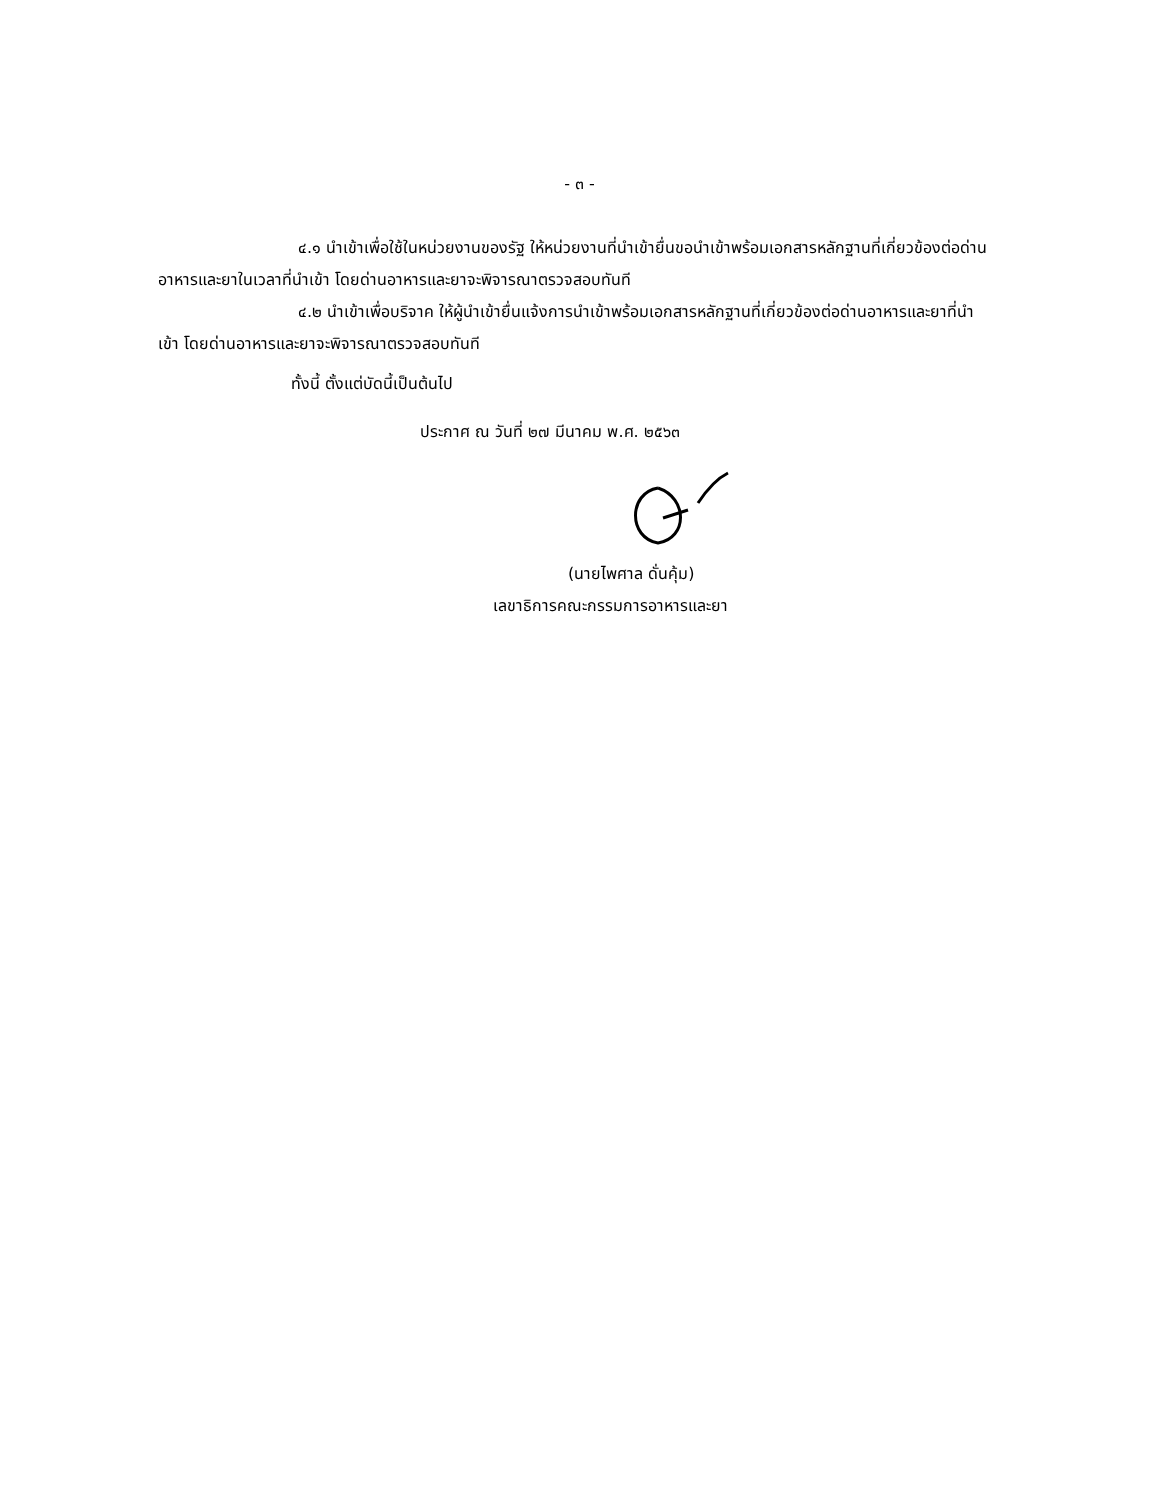- ๓ -
๔.๑ นำเข้าเพื่อใช้ในหน่วยงานของรัฐ ให้หน่วยงานที่นำเข้ายื่นขอนำเข้าพร้อมเอกสารหลักฐานที่เกี่ยวข้องต่อด่านอาหารและยาในเวลาที่นำเข้า โดยด่านอาหารและยาจะพิจารณาตรวจสอบทันที
๔.๒ นำเข้าเพื่อบริจาค ให้ผู้นำเข้ายื่นแจ้งการนำเข้าพร้อมเอกสารหลักฐานที่เกี่ยวข้องต่อด่านอาหารและยาที่นำเข้า โดยด่านอาหารและยาจะพิจารณาตรวจสอบทันที
ทั้งนี้ ตั้งแต่บัดนี้เป็นต้นไป
ประกาศ ณ วันที่ ๒๗ มีนาคม พ.ศ. ๒๕๖๓
(นายไพศาล ดั่นคุ้ม)
เลขาธิการคณะกรรมการอาหารและยา